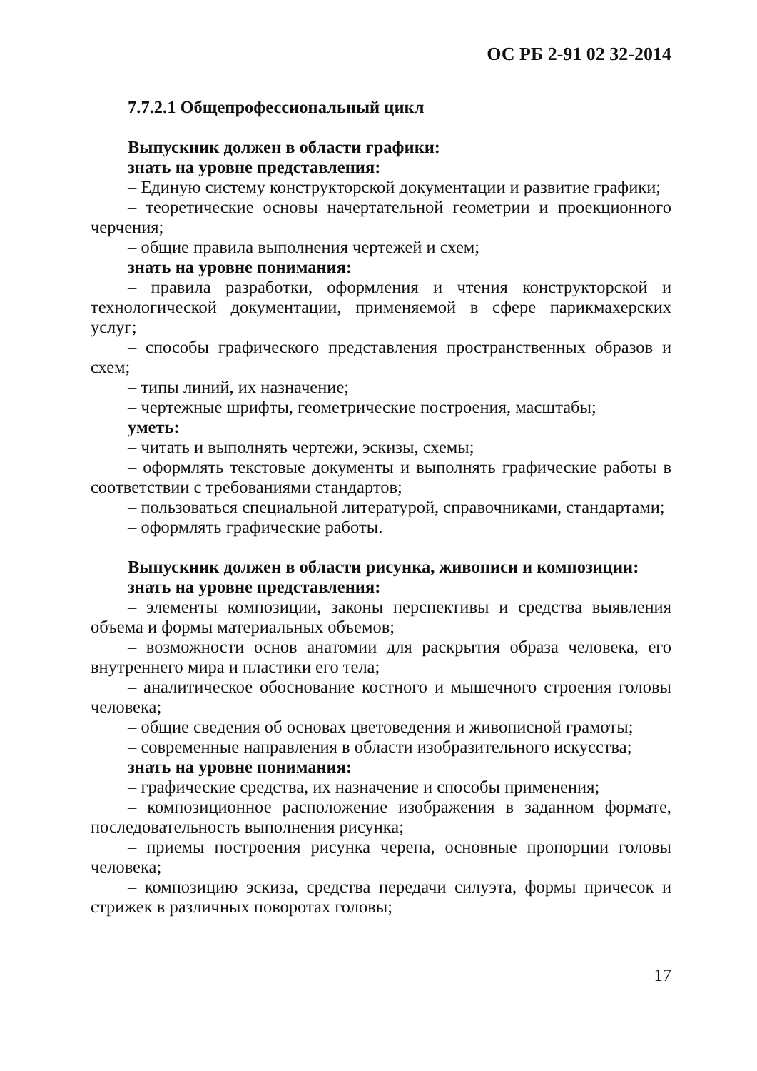ОС РБ 2-91 02 32-2014
7.7.2.1 Общепрофессиональный цикл
Выпускник должен в области графики:
знать на уровне представления:
– Единую систему конструкторской документации и развитие графики;
– теоретические основы начертательной геометрии и проекционного черчения;
– общие правила выполнения чертежей и схем;
знать на уровне понимания:
– правила разработки, оформления и чтения конструкторской и технологической документации, применяемой в сфере парикмахерских услуг;
– способы графического представления пространственных образов и схем;
– типы линий, их назначение;
– чертежные шрифты, геометрические построения, масштабы;
уметь:
– читать и выполнять чертежи, эскизы, схемы;
– оформлять текстовые документы и выполнять графические работы в соответствии с требованиями стандартов;
– пользоваться специальной литературой, справочниками, стандартами;
– оформлять графические работы.
Выпускник должен в области рисунка, живописи и композиции:
знать на уровне представления:
– элементы композиции, законы перспективы и средства выявления объема и формы материальных объемов;
– возможности основ анатомии для раскрытия образа человека, его внутреннего мира и пластики его тела;
– аналитическое обоснование костного и мышечного строения головы человека;
– общие сведения об основах цветоведения и живописной грамоты;
– современные направления в области изобразительного искусства;
знать на уровне понимания:
– графические средства, их назначение и способы применения;
– композиционное расположение изображения в заданном формате, последовательность выполнения рисунка;
– приемы построения рисунка черепа, основные пропорции головы человека;
– композицию эскиза, средства передачи силуэта, формы причесок и стрижек в различных поворотах головы;
17